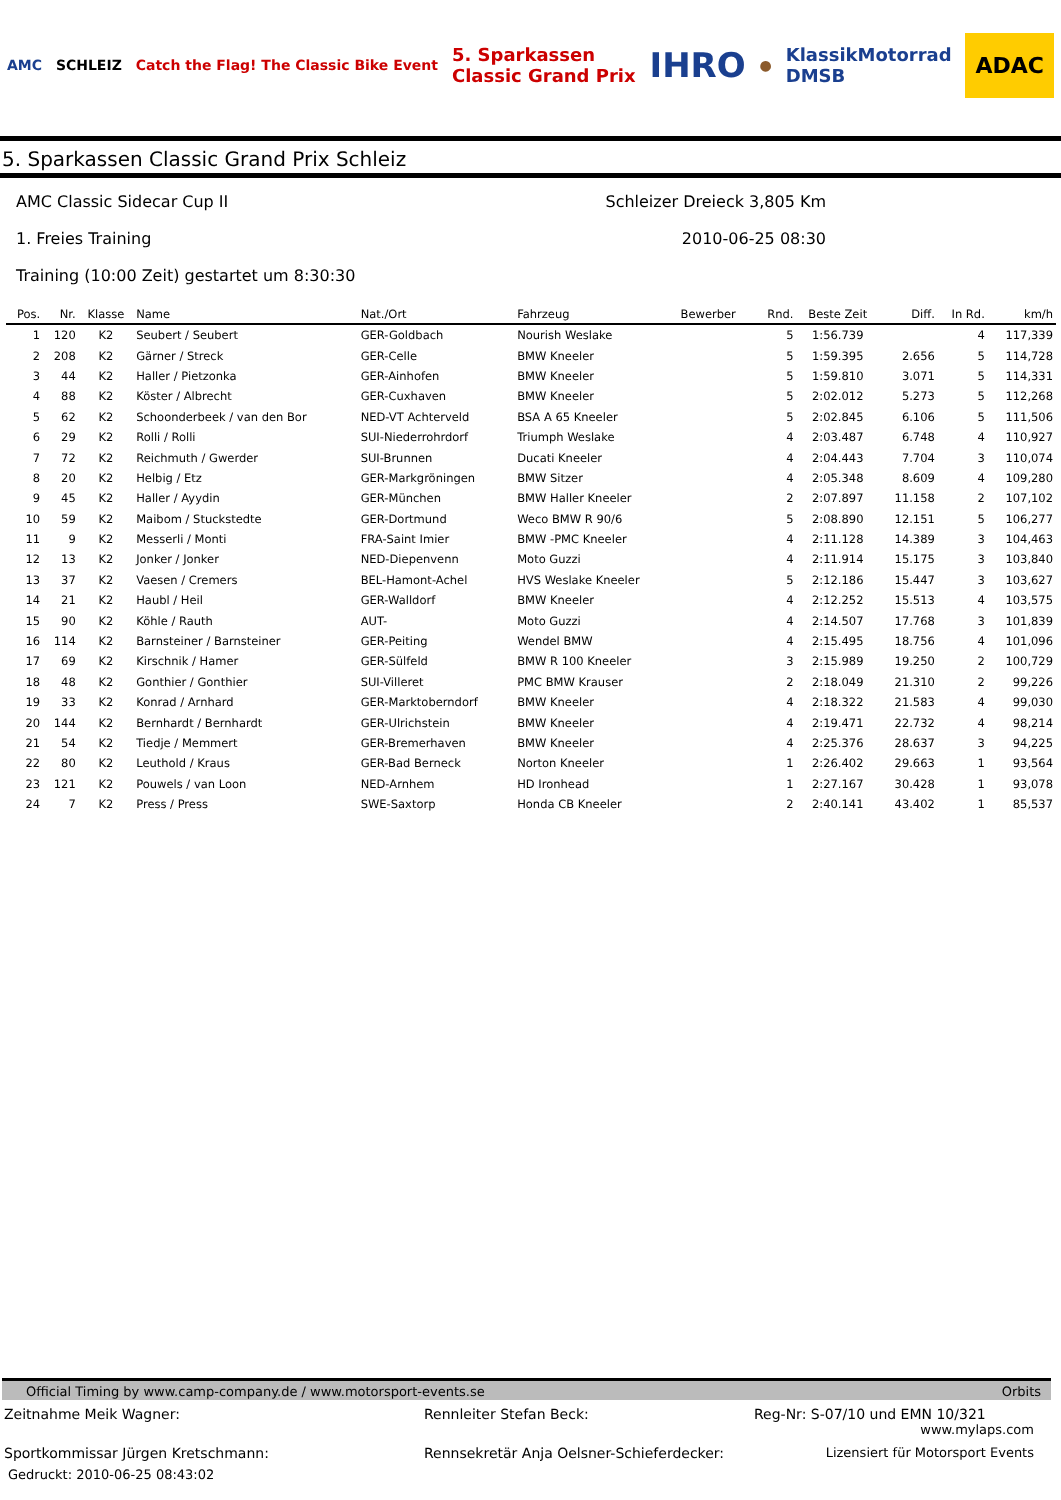AMC SCHLEIZ Catch the Flag! The Classic Bike Event 5. Sparkassen
Classic Grand Prix IHRO ● KlassikMotorrad
DMSB ADAC
5. Sparkassen Classic Grand Prix Schleiz
AMC Classic Sidecar Cup II Schleizer Dreieck 3,805 Km
1. Freies Training 2010-06-25 08:30
Training (10:00 Zeit) gestartet um 8:30:30
| Pos. | Nr. | Klasse | Name | Nat./Ort | Fahrzeug | Bewerber | Rnd. | Beste Zeit | Diff. | In Rd. | km/h |
| --- | --- | --- | --- | --- | --- | --- | --- | --- | --- | --- | --- |
| 1 | 120 | K2 | Seubert / Seubert | GER-Goldbach | Nourish Weslake | | 5 | 1:56.739 | | 4 | 117,339 |
| 2 | 208 | K2 | Gärner / Streck | GER-Celle | BMW Kneeler | | 5 | 1:59.395 | 2.656 | 5 | 114,728 |
| 3 | 44 | K2 | Haller / Pietzonka | GER-Ainhofen | BMW Kneeler | | 5 | 1:59.810 | 3.071 | 5 | 114,331 |
| 4 | 88 | K2 | Köster / Albrecht | GER-Cuxhaven | BMW Kneeler | | 5 | 2:02.012 | 5.273 | 5 | 112,268 |
| 5 | 62 | K2 | Schoonderbeek / van den Bor | NED-VT Achterveld | BSA A 65 Kneeler | | 5 | 2:02.845 | 6.106 | 5 | 111,506 |
| 6 | 29 | K2 | Rolli / Rolli | SUI-Niederrohrdorf | Triumph Weslake | | 4 | 2:03.487 | 6.748 | 4 | 110,927 |
| 7 | 72 | K2 | Reichmuth / Gwerder | SUI-Brunnen | Ducati Kneeler | | 4 | 2:04.443 | 7.704 | 3 | 110,074 |
| 8 | 20 | K2 | Helbig / Etz | GER-Markgröningen | BMW Sitzer | | 4 | 2:05.348 | 8.609 | 4 | 109,280 |
| 9 | 45 | K2 | Haller / Ayydin | GER-München | BMW Haller Kneeler | | 2 | 2:07.897 | 11.158 | 2 | 107,102 |
| 10 | 59 | K2 | Maibom / Stuckstedte | GER-Dortmund | Weco BMW R 90/6 | | 5 | 2:08.890 | 12.151 | 5 | 106,277 |
| 11 | 9 | K2 | Messerli / Monti | FRA-Saint Imier | BMW -PMC Kneeler | | 4 | 2:11.128 | 14.389 | 3 | 104,463 |
| 12 | 13 | K2 | Jonker / Jonker | NED-Diepenvenn | Moto Guzzi | | 4 | 2:11.914 | 15.175 | 3 | 103,840 |
| 13 | 37 | K2 | Vaesen / Cremers | BEL-Hamont-Achel | HVS Weslake Kneeler | | 5 | 2:12.186 | 15.447 | 3 | 103,627 |
| 14 | 21 | K2 | Haubl / Heil | GER-Walldorf | BMW Kneeler | | 4 | 2:12.252 | 15.513 | 4 | 103,575 |
| 15 | 90 | K2 | Köhle / Rauth | AUT- | Moto Guzzi | | 4 | 2:14.507 | 17.768 | 3 | 101,839 |
| 16 | 114 | K2 | Barnsteiner / Barnsteiner | GER-Peiting | Wendel BMW | | 4 | 2:15.495 | 18.756 | 4 | 101,096 |
| 17 | 69 | K2 | Kirschnik / Hamer | GER-Sülfeld | BMW R 100 Kneeler | | 3 | 2:15.989 | 19.250 | 2 | 100,729 |
| 18 | 48 | K2 | Gonthier / Gonthier | SUI-Villeret | PMC BMW Krauser | | 2 | 2:18.049 | 21.310 | 2 | 99,226 |
| 19 | 33 | K2 | Konrad / Arnhard | GER-Marktoberndorf | BMW Kneeler | | 4 | 2:18.322 | 21.583 | 4 | 99,030 |
| 20 | 144 | K2 | Bernhardt / Bernhardt | GER-Ulrichstein | BMW Kneeler | | 4 | 2:19.471 | 22.732 | 4 | 98,214 |
| 21 | 54 | K2 | Tiedje / Memmert | GER-Bremerhaven | BMW Kneeler | | 4 | 2:25.376 | 28.637 | 3 | 94,225 |
| 22 | 80 | K2 | Leuthold / Kraus | GER-Bad Berneck | Norton Kneeler | | 1 | 2:26.402 | 29.663 | 1 | 93,564 |
| 23 | 121 | K2 | Pouwels / van Loon | NED-Arnhem | HD Ironhead | | 1 | 2:27.167 | 30.428 | 1 | 93,078 |
| 24 | 7 | K2 | Press / Press | SWE-Saxtorp | Honda CB Kneeler | | 2 | 2:40.141 | 43.402 | 1 | 85,537 |
Official Timing by www.camp-company.de / www.motorsport-events.se Orbits
Zeitnahme Meik Wagner: Rennleiter Stefan Beck: Reg-Nr: S-07/10 und EMN 10/321
www.mylaps.com Sportkommissar Jürgen Kretschmann: Rennsekretär Anja Oelsner-Schieferdecker: Lizensiert für Motorsport Events
Gedruckt: 2010-06-25 08:43:02